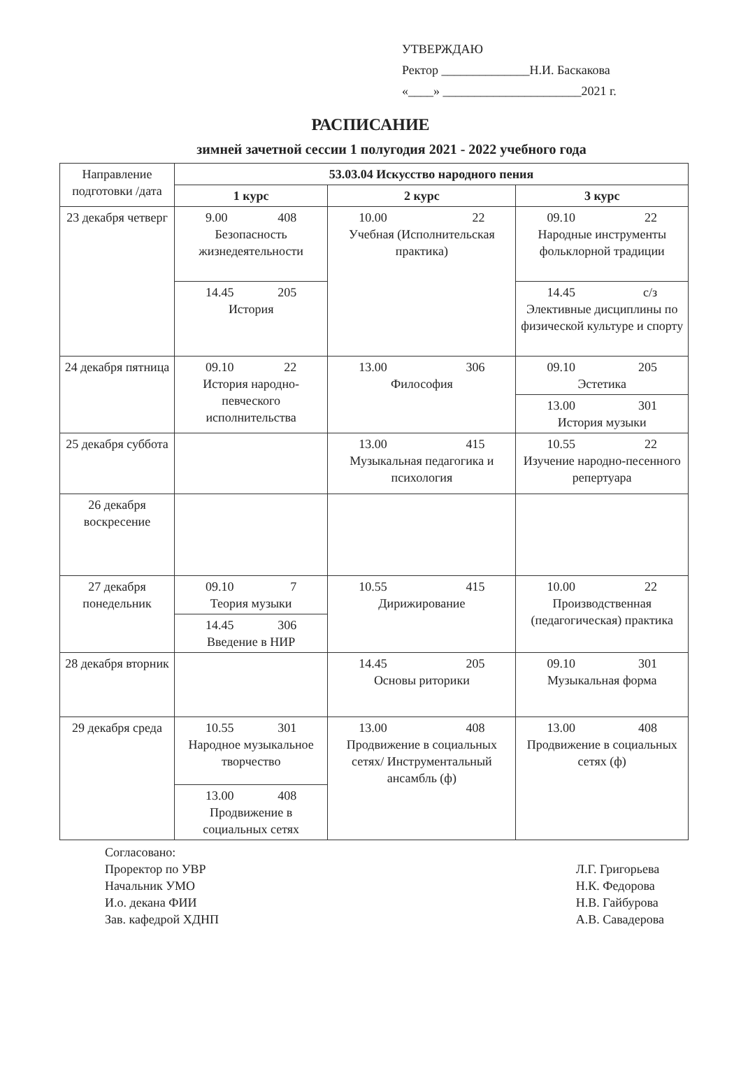УТВЕРЖДАЮ
Ректор ______________Н.И. Баскакова
«____» ______________________2021 г.
РАСПИСАНИЕ
зимней зачетной сессии 1 полугодия 2021 - 2022 учебного года
| Направление подготовки /дата | 53.03.04 Искусство народного пения | | |
| --- | --- | --- | --- |
| | 1 курс | 2 курс | 3 курс |
| 23 декабря четверг | 9.00 408 Безопасность жизнедеятельности | 10.00 22 Учебная (Исполнительская практика) | 09.10 22 Народные инструменты фольклорной традиции |
| | 14.45 205 История | | 14.45 с/з Элективные дисциплины по физической культуре и спорту |
| 24 декабря пятница | 09.10 22 История народно-певческого исполнительства | 13.00 306 Философия | 09.10 205 Эстетика |
| | | | 13.00 301 История музыки |
| 25 декабря суббота | | 13.00 415 Музыкальная педагогика и психология | 10.55 22 Изучение народно-песенного репертуара |
| 26 декабря воскресение | | | |
| 27 декабря понедельник | 09.10 7 Теория музыки | 10.55 415 Дирижирование | 10.00 22 Производственная (педагогическая) практика |
| | 14.45 306 Введение в НИР | | |
| 28 декабря вторник | | 14.45 205 Основы риторики | 09.10 301 Музыкальная форма |
| 29 декабря среда | 10.55 301 Народное музыкальное творчество | 13.00 408 Продвижение в социальных сетях/ Инструментальный ансамбль (ф) | 13.00 408 Продвижение в социальных сетях (ф) |
| | 13.00 408 Продвижение в социальных сетях | | |
Согласовано:
Проректор по УВР
Начальник УМО
И.о. декана ФИИ
Зав. кафедрой ХДНП
Л.Г. Григорьева
Н.К. Федорова
Н.В. Гайбурова
А.В. Савадерова